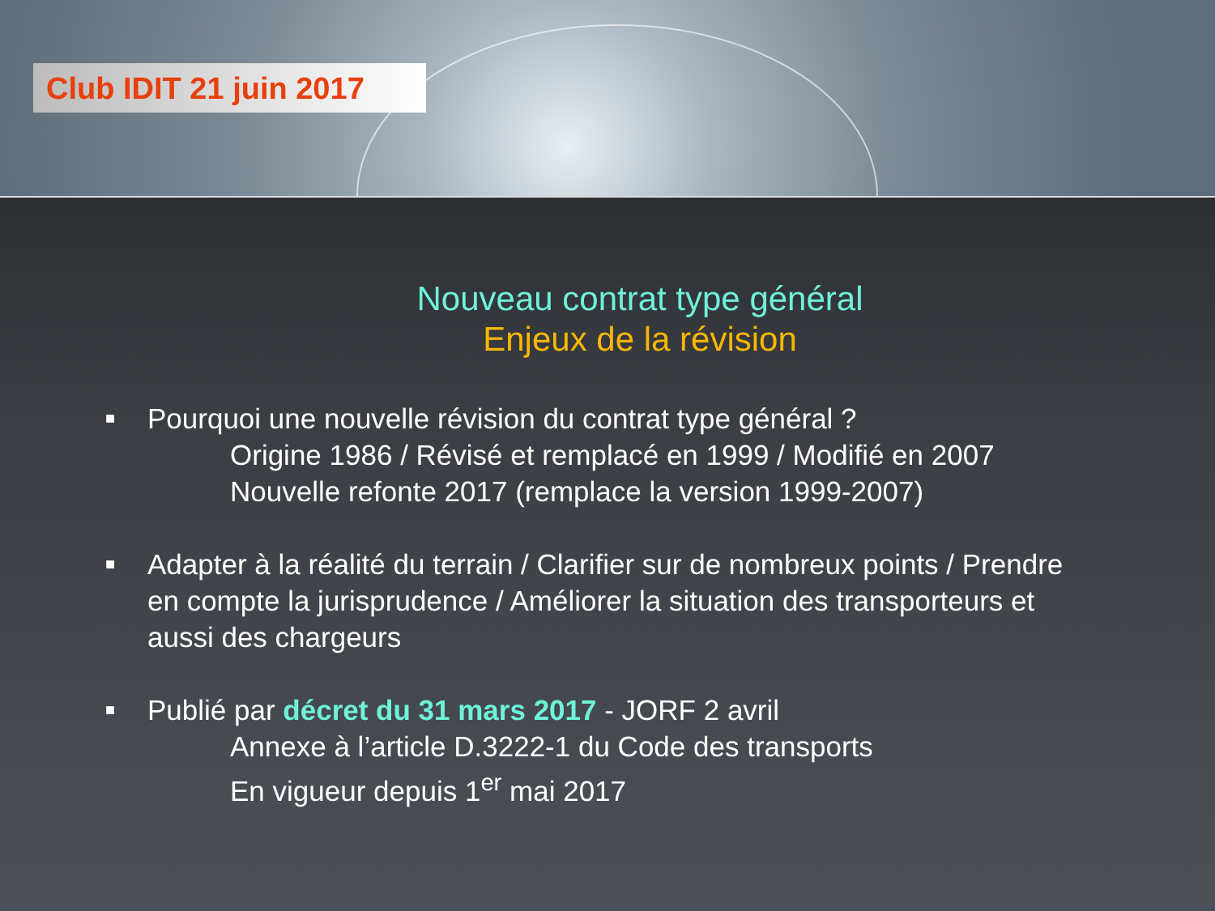Club IDIT 21 juin 2017
Nouveau contrat type général
Enjeux de la révision
■
Pourquoi une nouvelle révision du contrat type général ?
Origine 1986 / Révisé et remplacé en 1999 / Modifié en 2007
Nouvelle refonte 2017 (remplace la version 1999-2007)
■
Adapter à la réalité du terrain / Clarifier sur de nombreux points / Prendre en compte la jurisprudence / Améliorer la situation des transporteurs et aussi des chargeurs
■
Publié par décret du 31 mars 2017 - JORF 2 avril
Annexe à l’article D.3222-1 du Code des transports
En vigueur depuis 1<sup>er</sup> mai 2017